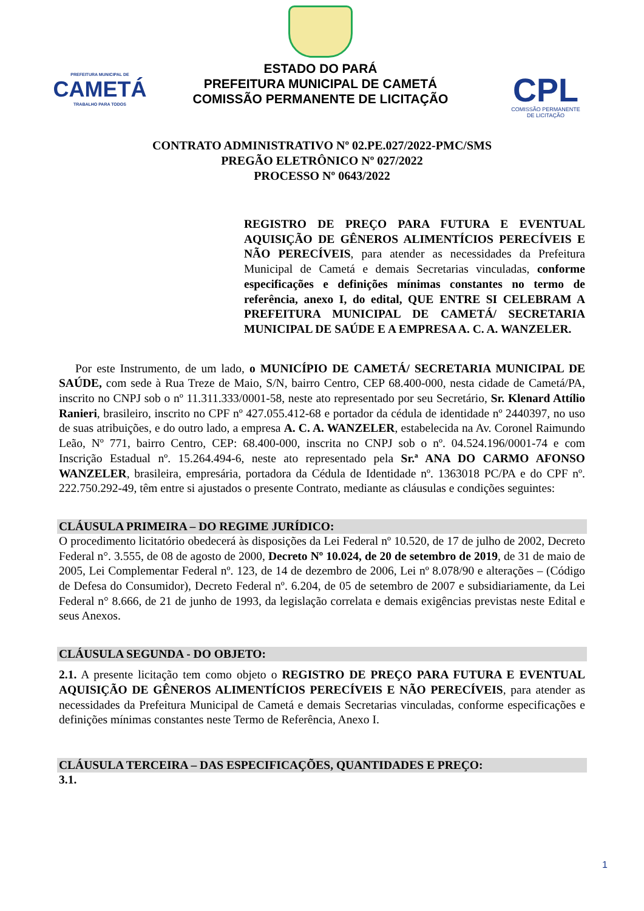PREFEITURA MUNICIPAL DE
CAMETÁ
TRABALHO PARA TODOS
ESTADO DO PARÁ
PREFEITURA MUNICIPAL DE CAMETÁ
COMISSÃO PERMANENTE DE LICITAÇÃO
CPL
COMISSÃO PERMANENTE
DE LICITAÇÃO
CONTRATO ADMINISTRATIVO Nº 02.PE.027/2022-PMC/SMS
PREGÃO ELETRÔNICO Nº 027/2022
PROCESSO Nº 0643/2022
REGISTRO DE PREÇO PARA FUTURA E EVENTUAL AQUISIÇÃO DE GÊNEROS ALIMENTÍCIOS PERECÍVEIS E NÃO PERECÍVEIS, para atender as necessidades da Prefeitura Municipal de Cametá e demais Secretarias vinculadas, conforme especificações e definições mínimas constantes no termo de referência, anexo I, do edital, QUE ENTRE SI CELEBRAM A PREFEITURA MUNICIPAL DE CAMETÁ/ SECRETARIA MUNICIPAL DE SAÚDE E A EMPRESA A. C. A. WANZELER.
Por este Instrumento, de um lado, o MUNICÍPIO DE CAMETÁ/ SECRETARIA MUNICIPAL DE SAÚDE, com sede à Rua Treze de Maio, S/N, bairro Centro, CEP 68.400-000, nesta cidade de Cametá/PA, inscrito no CNPJ sob o nº 11.311.333/0001-58, neste ato representado por seu Secretário, Sr. Klenard Attílio Ranieri, brasileiro, inscrito no CPF nº 427.055.412-68 e portador da cédula de identidade nº 2440397, no uso de suas atribuições, e do outro lado, a empresa A. C. A. WANZELER, estabelecida na Av. Coronel Raimundo Leão, Nº 771, bairro Centro, CEP: 68.400-000, inscrita no CNPJ sob o nº. 04.524.196/0001-74 e com Inscrição Estadual nº. 15.264.494-6, neste ato representado pela Sr.ª ANA DO CARMO AFONSO WANZELER, brasileira, empresária, portadora da Cédula de Identidade nº. 1363018 PC/PA e do CPF nº. 222.750.292-49, têm entre si ajustados o presente Contrato, mediante as cláusulas e condições seguintes:
CLÁUSULA PRIMEIRA – DO REGIME JURÍDICO:
O procedimento licitatório obedecerá às disposições da Lei Federal nº 10.520, de 17 de julho de 2002, Decreto Federal n°. 3.555, de 08 de agosto de 2000, Decreto Nº 10.024, de 20 de setembro de 2019, de 31 de maio de 2005, Lei Complementar Federal nº. 123, de 14 de dezembro de 2006, Lei nº 8.078/90 e alterações – (Código de Defesa do Consumidor), Decreto Federal nº. 6.204, de 05 de setembro de 2007 e subsidiariamente, da Lei Federal n° 8.666, de 21 de junho de 1993, da legislação correlata e demais exigências previstas neste Edital e seus Anexos.
CLÁUSULA SEGUNDA - DO OBJETO:
2.1. A presente licitação tem como objeto o REGISTRO DE PREÇO PARA FUTURA E EVENTUAL AQUISIÇÃO DE GÊNEROS ALIMENTÍCIOS PERECÍVEIS E NÃO PERECÍVEIS, para atender as necessidades da Prefeitura Municipal de Cametá e demais Secretarias vinculadas, conforme especificações e definições mínimas constantes neste Termo de Referência, Anexo I.
CLÁUSULA TERCEIRA – DAS ESPECIFICAÇÕES, QUANTIDADES E PREÇO:
3.1.
1